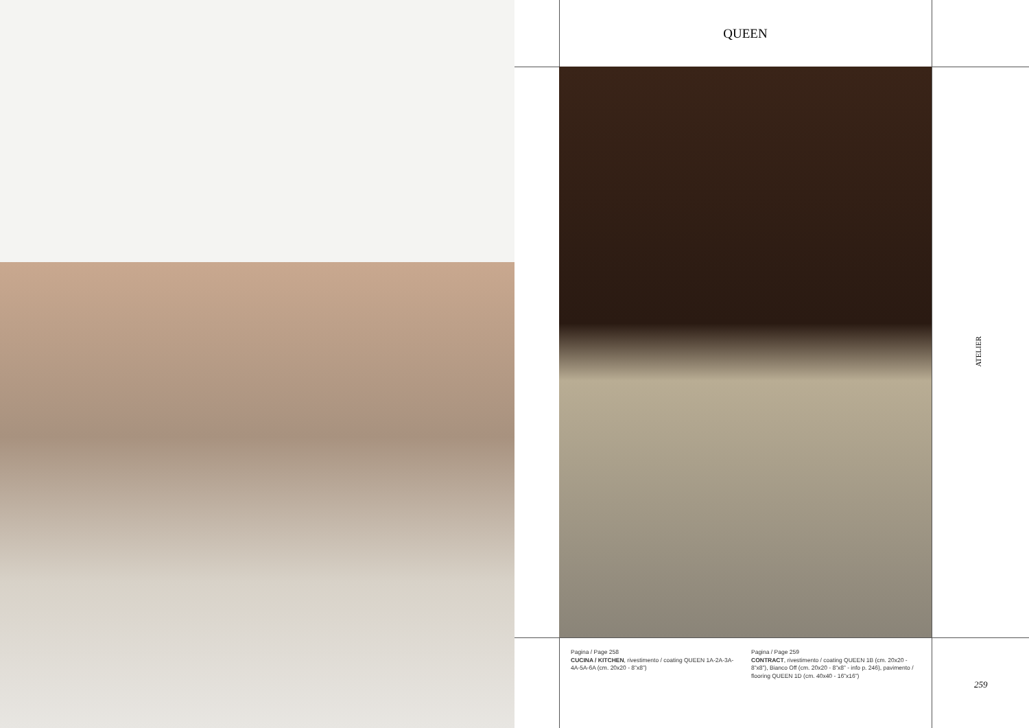QUEEN
Pagina / Page 258
CUCINA / KITCHEN, rivestimento / coating QUEEN 1A-2A-3A-4A-5A-6A (cm. 20x20 - 8”x8”)
Pagina / Page 259
CONTRACT, rivestimento / coating QUEEN 1B (cm. 20x20 - 8”x8”), Bianco Off (cm. 20x20 - 8”x8” - info p. 246), pavimento / flooring QUEEN 1D (cm. 40x40 - 16”x16”)
ATELIER
259